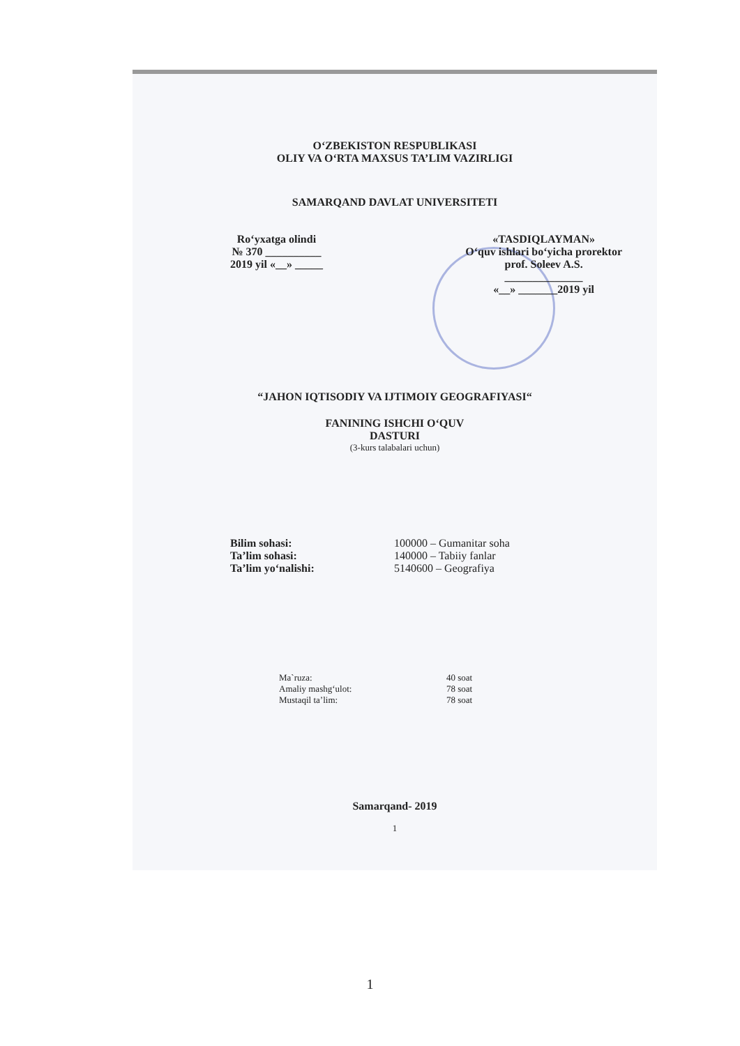O‘ZBEKISTON RESPUBLIKASI
OLIY VA O‘RTA MAXSUS TA’LIM VAZIRLIGI
SAMARQAND DAVLAT UNIVERSITETI
Ro‘yxatga olindi
№ 370 __________
2019 yil «__» _____
«TASDIQLAYMAN»
O‘quv ishlari bo‘yicha prorektor
prof. Soleev A.S.
______________
«__» _______2019 yil
“JAHON IQTISODIY VA IJTIMOIY GEOGRAFIYASI“
FANINING ISHCHI O‘QUV
DASTURI
(3-kurs talabalari uchun)
Bilim sohasi: 100000 – Gumanitar soha
Ta’lim sohasi: 140000 – Tabiiy fanlar
Ta’lim yo‘nalishi: 5140600 – Geografiya
Ma`ruza: 40 soat
Amaliy mashg‘ulot: 78 soat
Mustaqil ta’lim: 78 soat
Samarqand- 2019
1
1